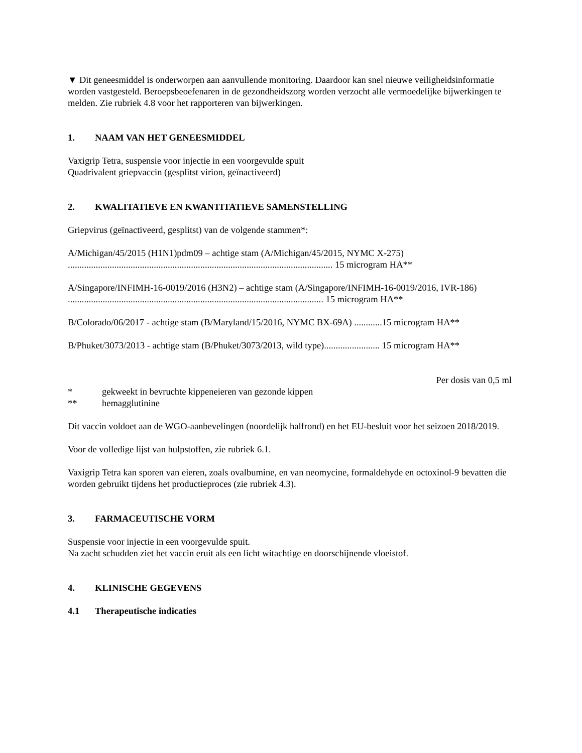▼ Dit geneesmiddel is onderworpen aan aanvullende monitoring. Daardoor kan snel nieuwe veiligheidsinformatie worden vastgesteld. Beroepsbeoefenaren in de gezondheidszorg worden verzocht alle vermoedelijke bijwerkingen te melden. Zie rubriek 4.8 voor het rapporteren van bijwerkingen.
1. NAAM VAN HET GENEESMIDDEL
Vaxigrip Tetra, suspensie voor injectie in een voorgevulde spuit
Quadrivalent griepvaccin (gesplitst virion, geïnactiveerd)
2. KWALITATIEVE EN KWANTITATIEVE SAMENSTELLING
Griepvirus (geïnactiveerd, gesplitst) van de volgende stammen*:
A/Michigan/45/2015 (H1N1)pdm09 – achtige stam (A/Michigan/45/2015, NYMC X-275)
.................................................................................................................. 15 microgram HA**
A/Singapore/INFIMH-16-0019/2016 (H3N2) – achtige stam (A/Singapore/INFIMH-16-0019/2016, IVR-186) .............................................................................................................. 15 microgram HA**
B/Colorado/06/2017 - achtige stam (B/Maryland/15/2016, NYMC BX-69A) ............15 microgram HA**
B/Phuket/3073/2013 - achtige stam (B/Phuket/3073/2013, wild type)........................ 15 microgram HA**
Per dosis van 0,5 ml
* gekweekt in bevruchte kippeneieren van gezonde kippen
** hemagglutinine
Dit vaccin voldoet aan de WGO-aanbevelingen (noordelijk halfrond) en het EU-besluit voor het seizoen 2018/2019.
Voor de volledige lijst van hulpstoffen, zie rubriek 6.1.
Vaxigrip Tetra kan sporen van eieren, zoals ovalbumine, en van neomycine, formaldehyde en octoxinol-9 bevatten die worden gebruikt tijdens het productieproces (zie rubriek 4.3).
3. FARMACEUTISCHE VORM
Suspensie voor injectie in een voorgevulde spuit.
Na zacht schudden ziet het vaccin eruit als een licht witachtige en doorschijnende vloeistof.
4. KLINISCHE GEGEVENS
4.1 Therapeutische indicaties